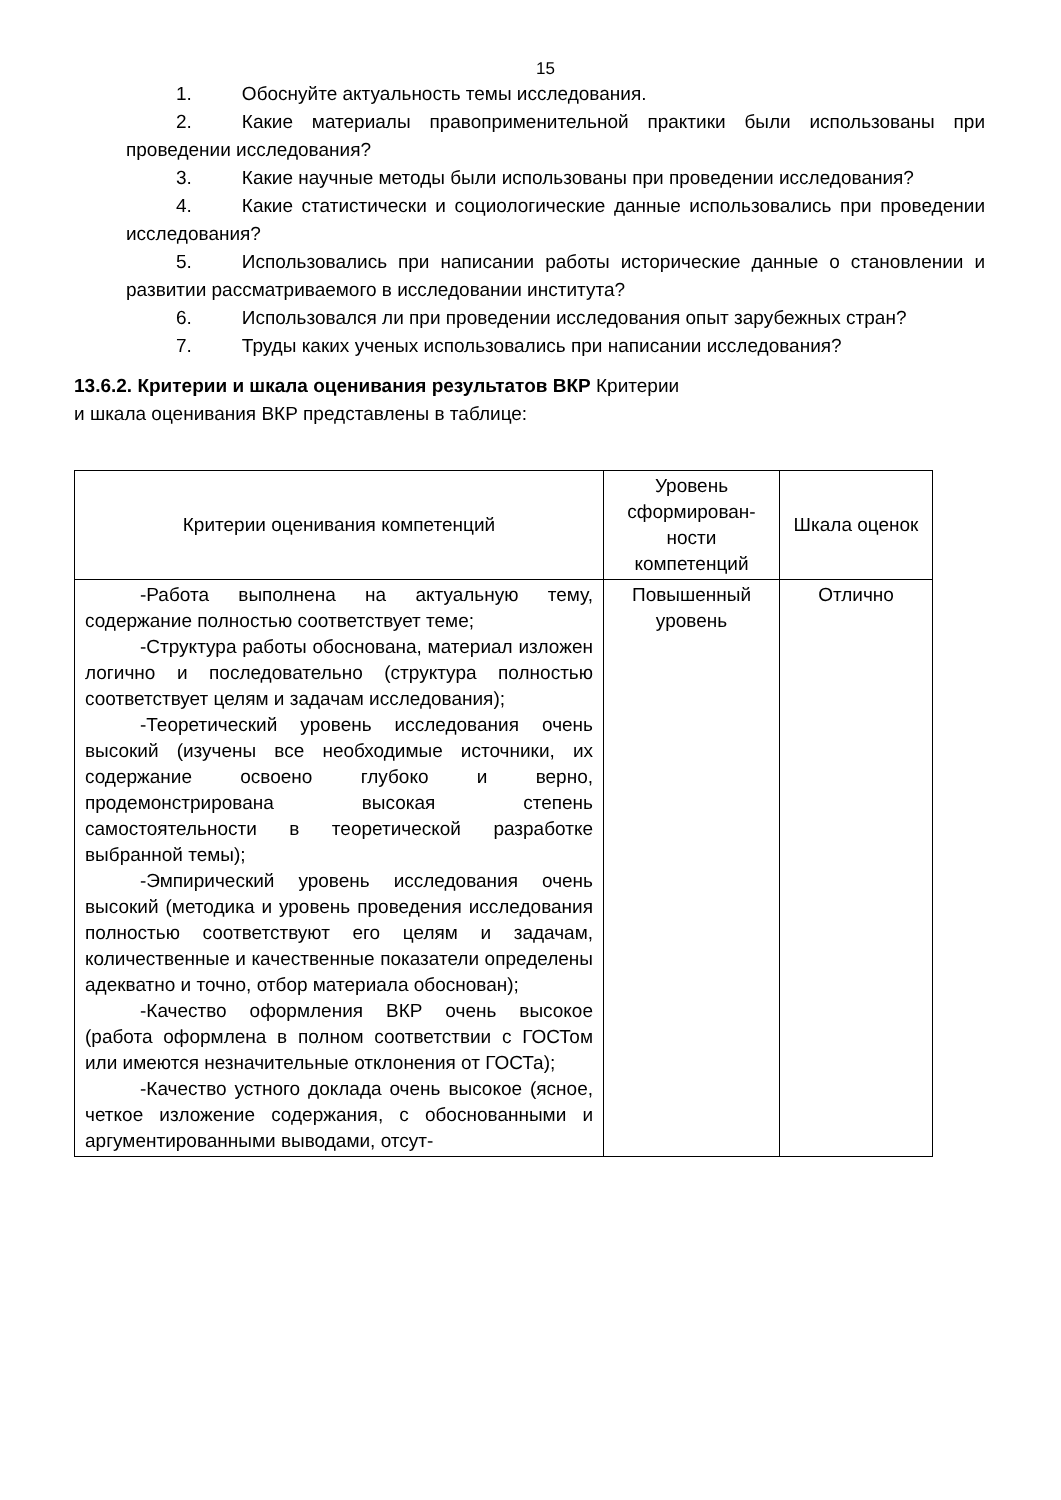15
1. Обоснуйте актуальность темы исследования.
2. Какие материалы правоприменительной практики были использованы при проведении исследования?
3. Какие научные методы были использованы при проведении исследования?
4. Какие статистически и социологические данные использовались при проведении исследования?
5. Использовались при написании работы исторические данные о становлении и развитии рассматриваемого в исследовании института?
6. Использовался ли при проведении исследования опыт зарубежных стран?
7. Труды каких ученых использовались при написании исследования?
13.6.2. Критерии и шкала оценивания результатов ВКР Критерии
и шкала оценивания ВКР представлены в таблице:
| Критерии оценивания компетенций | Уровень сформирован-ности компетенций | Шкала оценок |
| --- | --- | --- |
| -Работа выполнена на актуальную тему, содержание полностью соответствует теме; -Структура работы обоснована, материал изложен логично и последовательно (структура полностью соответствует целям и задачам исследования); -Теоретический уровень исследования очень высокий (изучены все необходимые источники, их содержание освоено глубоко и верно, продемонстрирована высокая степень самостоятельности в теоретической разработке выбранной темы); -Эмпирический уровень исследования очень высокий (методика и уровень проведения исследования полностью соответствуют его целям и задачам, количественные и качественные показатели определены адекватно и точно, отбор материала обоснован); -Качество оформления ВКР очень высокое (работа оформлена в полном соответствии с ГОСТом или имеются незначительные отклонения от ГОСТа); -Качество устного доклада очень высокое (ясное, четкое изложение содержания, с обоснованными и аргументированными выводами, отсут- | Повышенный уровень | Отлично |